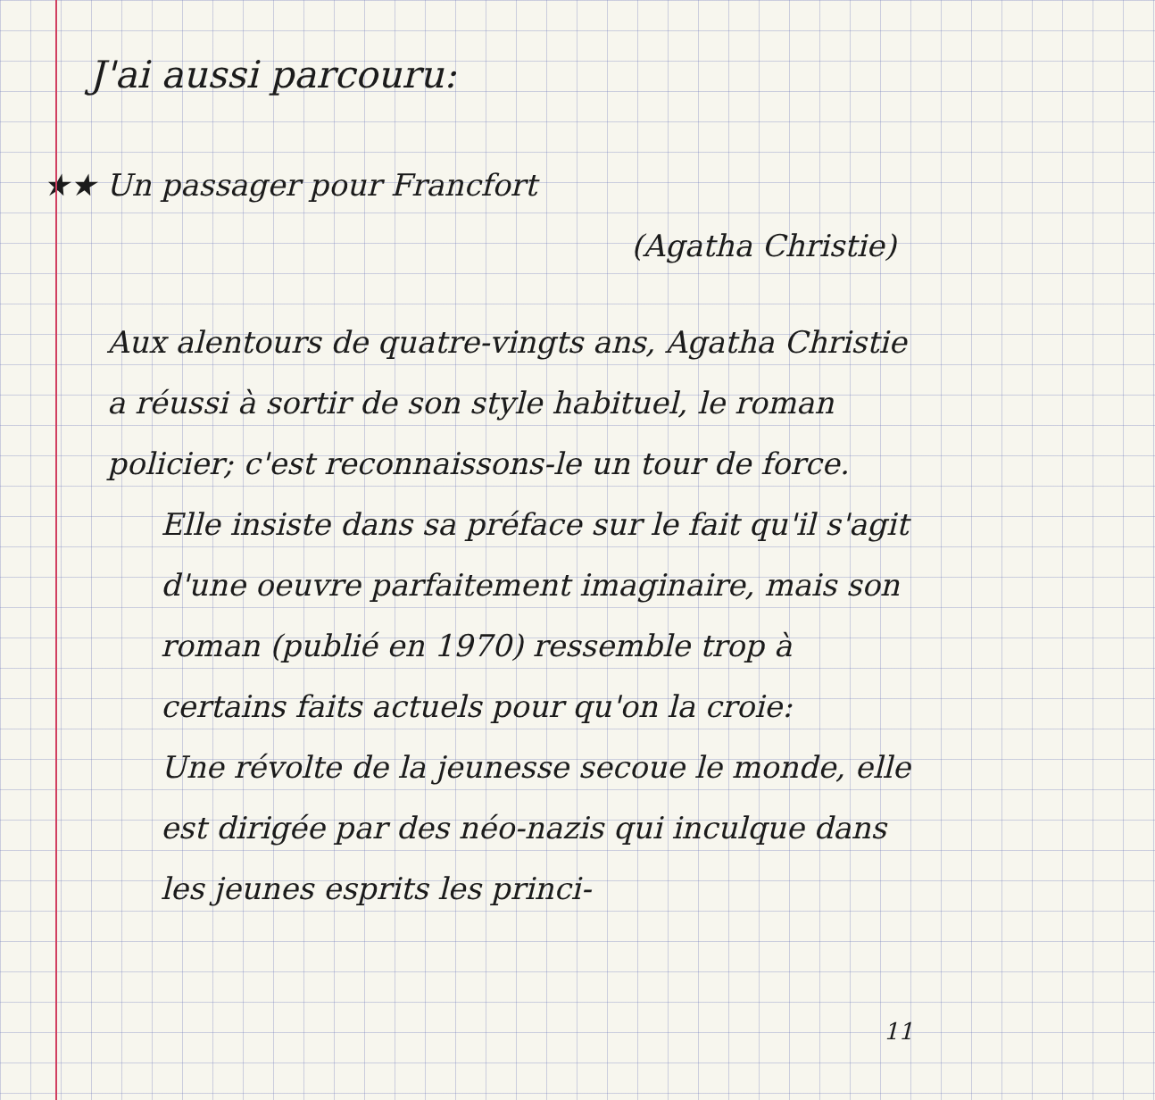J'ai aussi parcouru:
★★ Un passager pour Francfort
(Agatha Christie)
Aux alentours de quatre-vingts ans, Agatha Christie a réussi à sortir de son style habituel, le roman policier; c'est reconnaissons-le un tour de force.
Elle insiste dans sa préface sur le fait qu'il s'agit d'une oeuvre parfaitement imaginaire, mais son roman (publié en 1970) ressemble trop à certains faits actuels pour qu'on la croie:
Une révolte de la jeunesse secoue le monde, elle est dirigée par des néo-nazis qui inculque dans les jeunes esprits les princi-
11